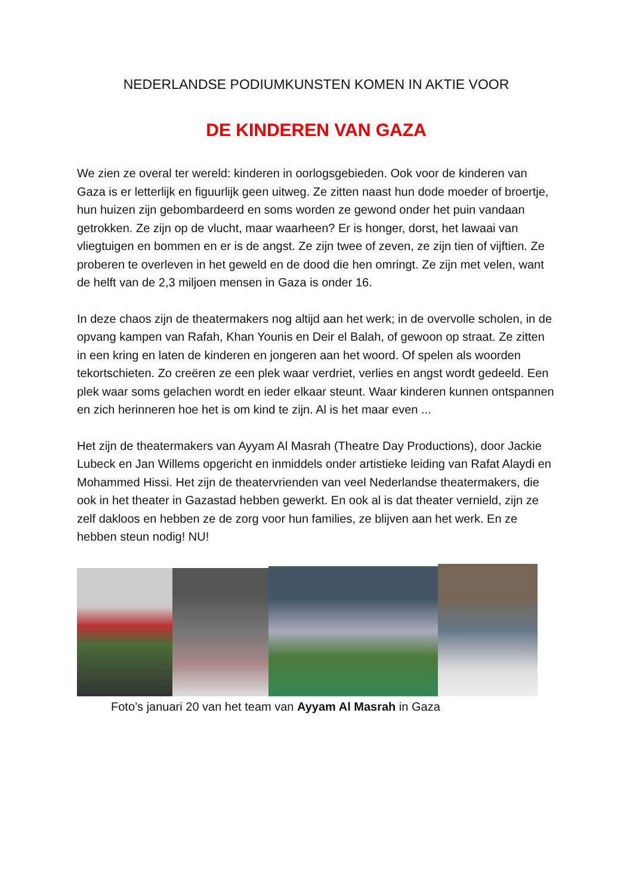NEDERLANDSE PODIUMKUNSTEN KOMEN IN AKTIE VOOR
DE KINDEREN VAN GAZA
We zien ze overal ter wereld: kinderen in oorlogsgebieden. Ook voor de kinderen van Gaza is er letterlijk en figuurlijk geen uitweg. Ze zitten naast hun dode moeder of broertje, hun huizen zijn gebombardeerd en soms worden ze gewond onder het puin vandaan getrokken. Ze zijn op de vlucht, maar waarheen? Er is honger, dorst, het lawaai van vliegtuigen en bommen en er is de angst. Ze zijn twee of zeven, ze zijn tien of vijftien. Ze proberen te overleven in het geweld en de dood die hen omringt. Ze zijn met velen, want de helft van de 2,3 miljoen mensen in Gaza is onder 16.
In deze chaos zijn de theatermakers nog altijd aan het werk; in de overvolle scholen, in de opvang kampen van Rafah, Khan Younis en Deir el Balah, of gewoon op straat. Ze zitten in een kring en laten de kinderen en jongeren aan het woord. Of spelen als woorden tekortschieten. Zo creëren ze een plek waar verdriet, verlies en angst wordt gedeeld. Een plek waar soms gelachen wordt en ieder elkaar steunt. Waar kinderen kunnen ontspannen en zich herinneren hoe het is om kind te zijn. Al is het maar even ...
Het zijn de theatermakers van Ayyam Al Masrah (Theatre Day Productions), door Jackie Lubeck en Jan Willems opgericht en inmiddels onder artistieke leiding van Rafat Alaydi en Mohammed Hissi. Het zijn de theatervrienden van veel Nederlandse theatermakers, die ook in het theater in Gazastad hebben gewerkt. En ook al is dat theater vernield, zijn ze zelf dakloos en hebben ze de zorg voor hun families, ze blijven aan het werk. En ze hebben steun nodig! NU!
Foto’s januari 20 van het team van Ayyam Al Masrah in Gaza